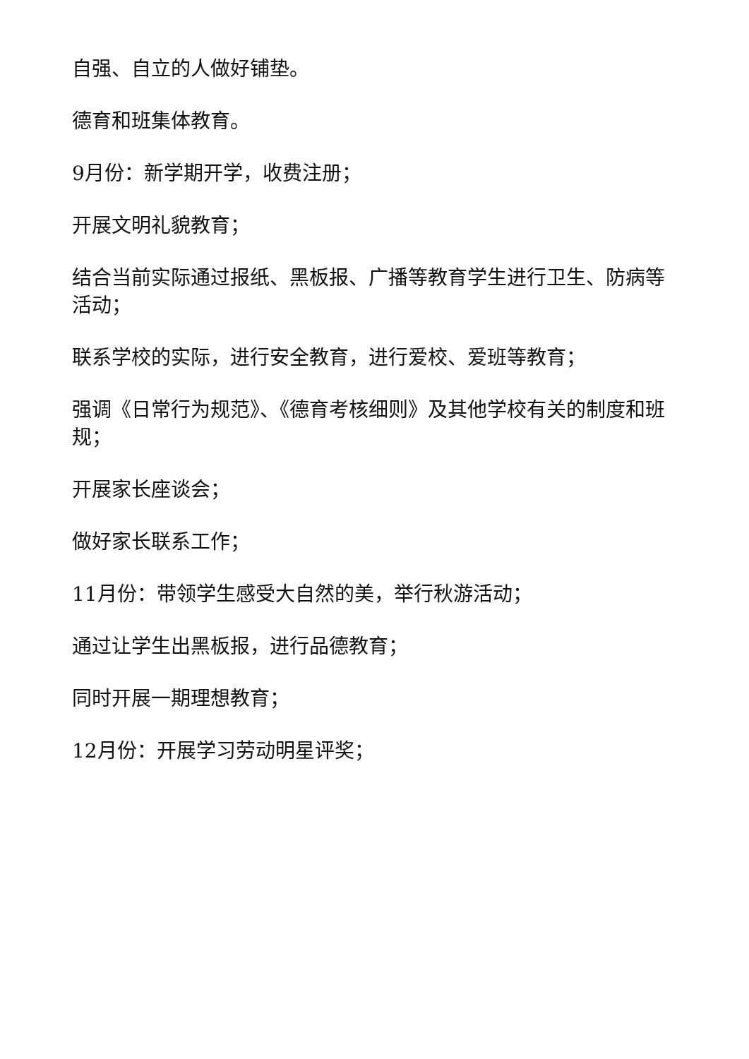自强、自立的人做好铺垫。
德育和班集体教育。
9月份：新学期开学，收费注册；
开展文明礼貌教育；
结合当前实际通过报纸、黑板报、广播等教育学生进行卫生、防病等活动；
联系学校的实际，进行安全教育，进行爱校、爱班等教育；
强调《日常行为规范》、《德育考核细则》及其他学校有关的制度和班规；
开展家长座谈会；
做好家长联系工作；
11月份：带领学生感受大自然的美，举行秋游活动；
通过让学生出黑板报，进行品德教育；
同时开展一期理想教育；
12月份：开展学习劳动明星评奖；